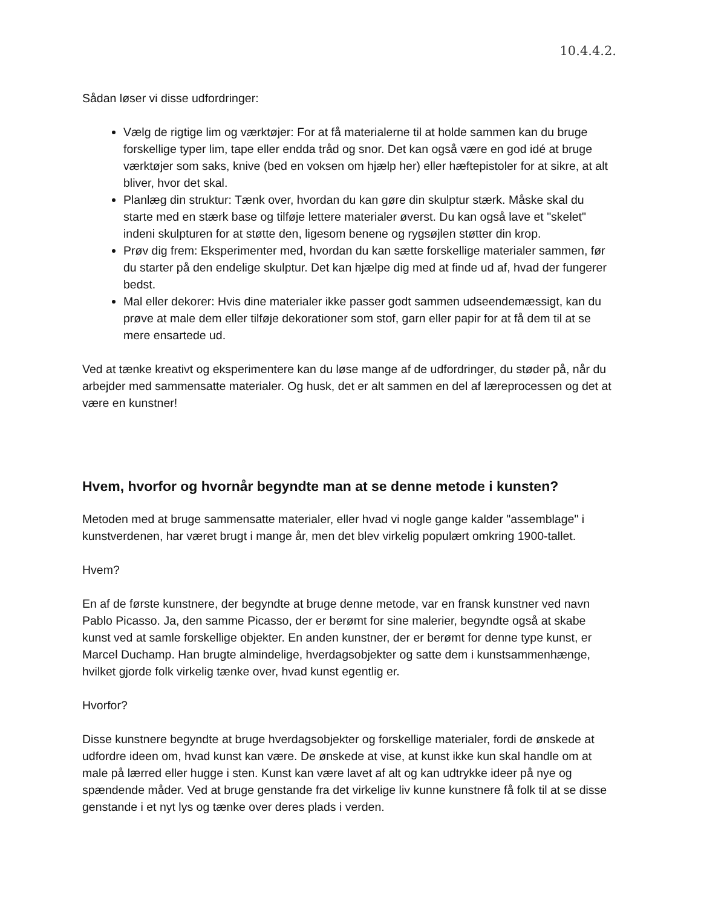10.4.4.2.
Sådan løser vi disse udfordringer:
Vælg de rigtige lim og værktøjer: For at få materialerne til at holde sammen kan du bruge forskellige typer lim, tape eller endda tråd og snor. Det kan også være en god idé at bruge værktøjer som saks, knive (bed en voksen om hjælp her) eller hæftepistoler for at sikre, at alt bliver, hvor det skal.
Planlæg din struktur: Tænk over, hvordan du kan gøre din skulptur stærk. Måske skal du starte med en stærk base og tilføje lettere materialer øverst. Du kan også lave et "skelet" indeni skulpturen for at støtte den, ligesom benene og rygsøjlen støtter din krop.
Prøv dig frem: Eksperimenter med, hvordan du kan sætte forskellige materialer sammen, før du starter på den endelige skulptur. Det kan hjælpe dig med at finde ud af, hvad der fungerer bedst.
Mal eller dekorer: Hvis dine materialer ikke passer godt sammen udseendemæssigt, kan du prøve at male dem eller tilføje dekorationer som stof, garn eller papir for at få dem til at se mere ensartede ud.
Ved at tænke kreativt og eksperimentere kan du løse mange af de udfordringer, du støder på, når du arbejder med sammensatte materialer. Og husk, det er alt sammen en del af læreprocessen og det at være en kunstner!
Hvem, hvorfor og hvornår begyndte man at se denne metode i kunsten?
Metoden med at bruge sammensatte materialer, eller hvad vi nogle gange kalder "assemblage" i kunstverdenen, har været brugt i mange år, men det blev virkelig populært omkring 1900-tallet.
Hvem?
En af de første kunstnere, der begyndte at bruge denne metode, var en fransk kunstner ved navn Pablo Picasso. Ja, den samme Picasso, der er berømt for sine malerier, begyndte også at skabe kunst ved at samle forskellige objekter. En anden kunstner, der er berømt for denne type kunst, er Marcel Duchamp. Han brugte almindelige, hverdagsobjekter og satte dem i kunstsammenhænge, hvilket gjorde folk virkelig tænke over, hvad kunst egentlig er.
Hvorfor?
Disse kunstnere begyndte at bruge hverdagsobjekter og forskellige materialer, fordi de ønskede at udfordre ideen om, hvad kunst kan være. De ønskede at vise, at kunst ikke kun skal handle om at male på lærred eller hugge i sten. Kunst kan være lavet af alt og kan udtrykke ideer på nye og spændende måder. Ved at bruge genstande fra det virkelige liv kunne kunstnere få folk til at se disse genstande i et nyt lys og tænke over deres plads i verden.